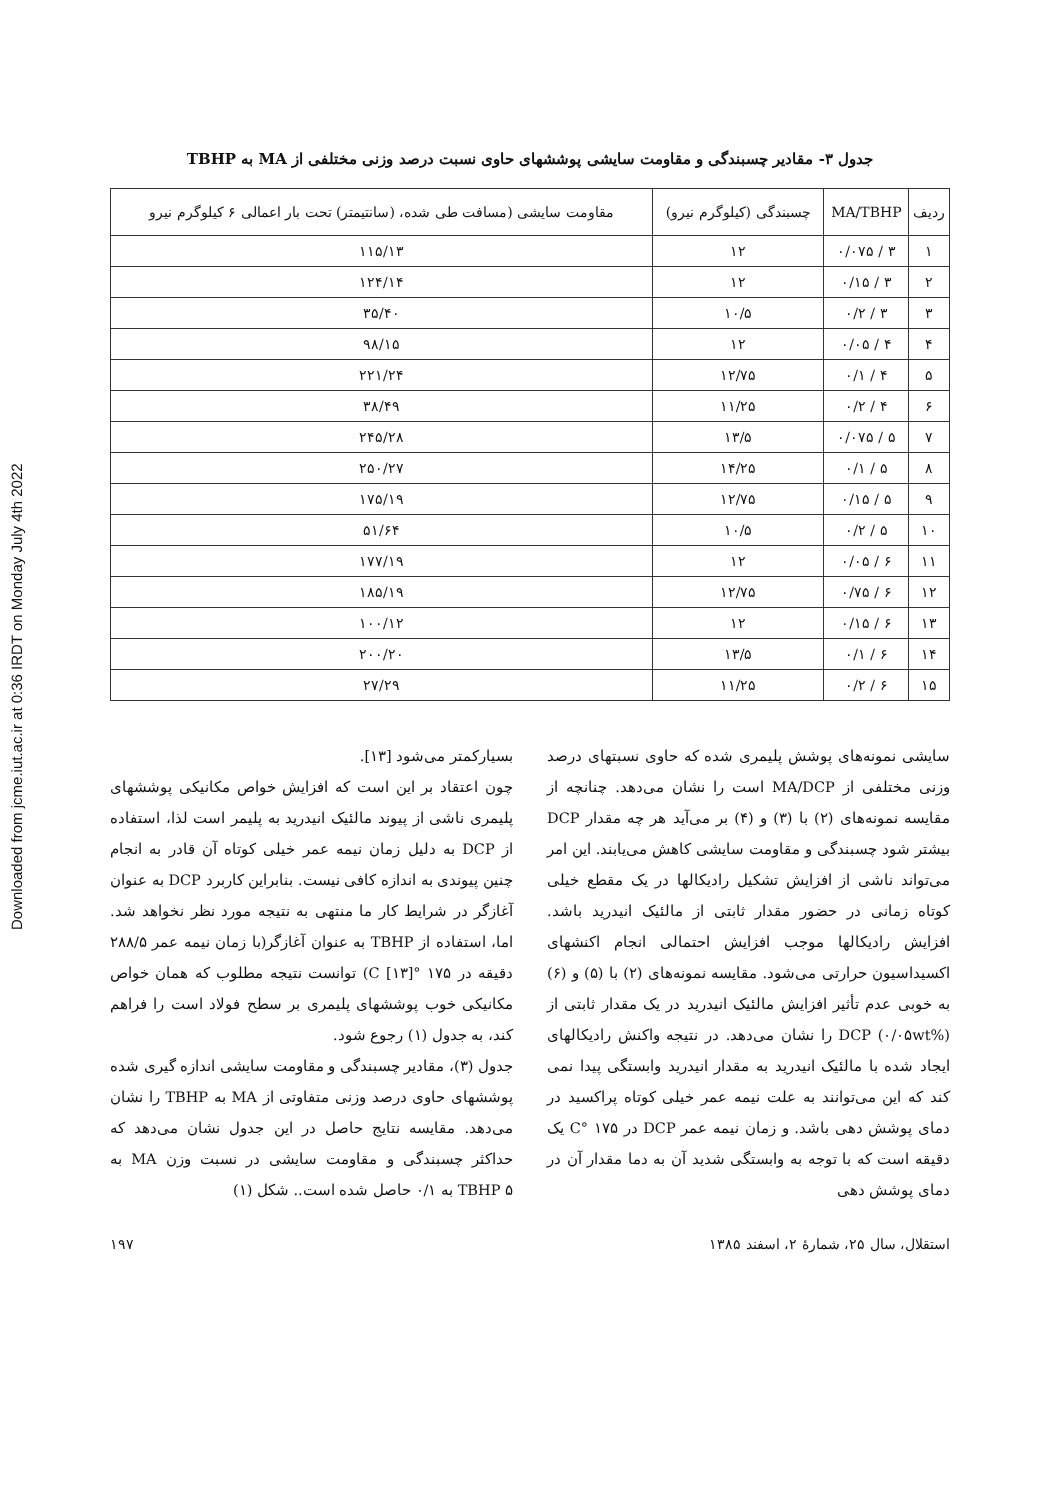Downloaded from jcme.iut.ac.ir at 0:36 IRDT on Monday July 4th 2022
جدول ۳- مقادیر چسبندگی و مقاومت سایشی پوششهای حاوی نسبت درصد وزنی مختلفی از MA به TBHP
| ردیف | MA/TBHP | چسبندگی (کیلوگرم نیرو) | مقاومت سایشی (مسافت طی شده، (سانتیمتر) تحت بار اعمالی ۶ کیلوگرم نیرو |
| --- | --- | --- | --- |
| ۱ | ۳ / ۰/۰۷۵ | ۱۲ | ۱۱۵/۱۳ |
| ۲ | ۳ / ۰/۱۵ | ۱۲ | ۱۲۴/۱۴ |
| ۳ | ۳ / ۰/۲ | ۱۰/۵ | ۳۵/۴۰ |
| ۴ | ۴ / ۰/۰۵ | ۱۲ | ۹۸/۱۵ |
| ۵ | ۴ / ۰/۱ | ۱۲/۷۵ | ۲۲۱/۲۴ |
| ۶ | ۴ / ۰/۲ | ۱۱/۲۵ | ۳۸/۴۹ |
| ۷ | ۵ / ۰/۰۷۵ | ۱۳/۵ | ۲۴۵/۲۸ |
| ۸ | ۵ / ۰/۱ | ۱۴/۲۵ | ۲۵۰/۲۷ |
| ۹ | ۵ / ۰/۱۵ | ۱۲/۷۵ | ۱۷۵/۱۹ |
| ۱۰ | ۵ / ۰/۲ | ۱۰/۵ | ۵۱/۶۴ |
| ۱۱ | ۶ / ۰/۰۵ | ۱۲ | ۱۷۷/۱۹ |
| ۱۲ | ۶ / ۰/۷۵ | ۱۲/۷۵ | ۱۸۵/۱۹ |
| ۱۳ | ۶ / ۰/۱۵ | ۱۲ | ۱۰۰/۱۲ |
| ۱۴ | ۶ / ۰/۱ | ۱۳/۵ | ۲۰۰/۲۰ |
| ۱۵ | ۶ / ۰/۲ | ۱۱/۲۵ | ۲۷/۲۹ |
سایشی نمونه‌های پوشش پلیمری شده که حاوی نسبتهای درصد وزنی مختلفی از MA/DCP است را نشان می‌دهد. چنانچه از مقایسه نمونه‌های (۲) با (۳) و (۴) بر می‌آید هر چه مقدار DCP بیشتر شود چسبندگی و مقاومت سایشی کاهش می‌یابند. این امر می‌تواند ناشی از افزایش تشکیل رادیکالها در یک مقطع خیلی کوتاه زمانی در حضور مقدار ثابتی از مالئیک انیدرید باشد. افزایش رادیکالها موجب افزایش احتمالی انجام اکنشهای اکسیداسیون حرارتی می‌شود. مقایسه نمونه‌های (۲) با (۵) و (۶) به خوبی عدم تأثیر افزایش مالئیک انیدرید در یک مقدار ثابتی از DCP (۰/۰۵wt%) را نشان می‌دهد. در نتیجه واکنش رادیکالهای ایجاد شده با مالئیک انیدرید به مقدار انیدرید وابستگی پیدا نمی کند که این می‌توانند به علت نیمه عمر خیلی کوتاه پراکسید در دمای پوشش دهی باشد. و زمان نیمه عمر DCP در ۱۷۵ °C یک دقیقه است که با توجه به وابستگی شدید آن به دما مقدار آن در دمای پوشش دهی
بسیارکمتر می‌شود [۱۳].
چون اعتقاد بر این است که افزایش خواص مکانیکی پوششهای پلیمری ناشی از پیوند مالئیک انیدرید به پلیمر است لذا، استفاده از DCP به دلیل زمان نیمه عمر خیلی کوتاه آن قادر به انجام چنین پیوندی به اندازه کافی نیست. بنابراین کاربرد DCP به عنوان آغازگر در شرایط کار ما منتهی به نتیجه مورد نظر نخواهد شد. اما، استفاده از TBHP به عنوان آغازگر(با زمان نیمه عمر ۲۸۸/۵ دقیقه در ۱۷۵ °C [۱۳]) توانست نتیجه مطلوب که همان خواص مکانیکی خوب پوششهای پلیمری بر سطح فولاد است را فراهم کند، به جدول (۱) رجوع شود.
جدول (۳)، مقادیر چسبندگی و مقاومت سایشی اندازه گیری شده پوششهای حاوی درصد وزنی متفاوتی از MA به TBHP را نشان می‌دهد. مقایسه نتایج حاصل در این جدول نشان می‌دهد که حداکثر چسبندگی و مقاومت سایشی در نسبت وزن MA به TBHP ۵ به ۰/۱ حاصل شده است.. شکل (۱)
استقلال، سال ۲۵، شمارهٔ ۲، اسفند ۱۳۸۵ ۱۹۷